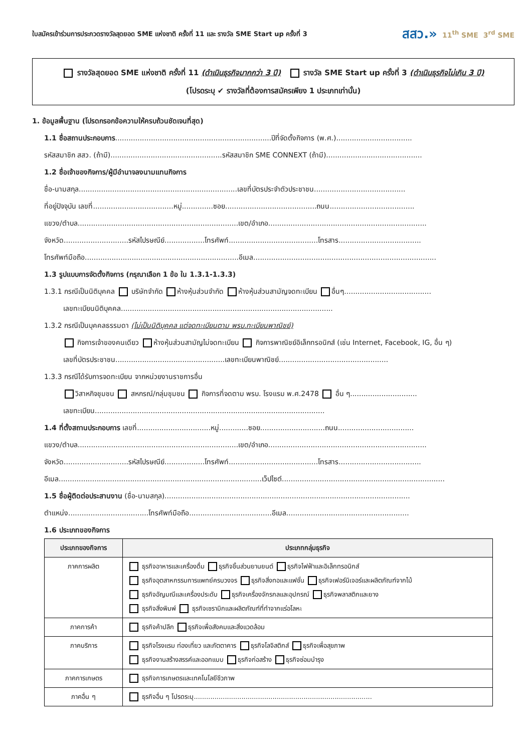ใบสมัครเข้าร่วมการประกวดรางวัลสุดยอด SME แห่งชาติ ครั้งที่ 11 และ รางวัล SME Start up ครั้งที่ 3
สสว.» 11<sup>th</sup> SME 3<sup>rd</sup> SME
รางวัลสุดยอด SME แห่งชาติ ครั้งที่ 11 (ดำเนินธุรกิจมากกว่า 3 ปี) รางวัล SME Start up ครั้งที่ 3 (ดำเนินธุรกิจไม่เกิน 3 ปี)
(โปรดระบุ ✔ รางวัลที่ต้องการสมัครเพียง 1 ประเภทเท่านั้น)
1. ข้อมูลพื้นฐาน (โปรดกรอกข้อความให้ครบถ้วนชัดเจนที่สุด)
1.1 ชื่อสถานประกอบการ......................................................................ปีที่จัดตั้งกิจการ (พ.ศ.)..................................
รหัสสมาชิก สสว. (ถ้ามี)..................................................รหัสสมาชิก SME CONNEXT (ถ้ามี)...........................................
1.2 ชื่อเจ้าของกิจการ/ผู้มีอำนาจลงนามแทนกิจการ
ชื่อ-นามสกุล.......................................................................เลขที่บัตรประจำตัวประชาชน.........................................
ที่อยู่ปัจจุบัน เลขที่....................................หมู่..............ซอย.........................................ถนน......................................
แขวง/ตำบล........................................................................เขต/อำเภอ.......................................................................
จังหวัด.............................รหัสไปรษณีย์..................โทรศัพท์........................................โทรสาร.....................................
โทรศัพท์มือถือ.....................................................................อีเมล..................................................................................
1.3 รูปแบบการจัดตั้งกิจการ (กรุณาเลือก 1 ข้อ ใน 1.3.1-1.3.3)
1.3.1 กรณีเป็นนิติบุคคล บริษัทจำกัด ห้างหุ้นส่วนจำกัด ห้างหุ้นส่วนสามัญจดทะเบียน อื่นๆ.......................................
เลขทะเบียนนิติบุคคล...............................................................................................
1.3.2 กรณีเป็นบุคคลธรรมดา (ไม่เป็นนิติบุคคล แต่จดทะเบียนตาม พรบ.ทะเบียนพาณิชย์)
กิจการเจ้าของคนเดียว ห้างหุ้นส่วนสามัญไม่จดทะเบียน กิจการพาณิชย์อิเล็กทรอนิกส์ (เช่น Internet, Facebook, IG, อื่น ๆ)
เลขที่บัตรประชาชน.................................................เลขทะเบียนพาณิชย์.................................................
1.3.3 กรณีได้รับการจดทะเบียน จากหน่วยงานราชการอื่น
วิสาหกิจชุมชน สหกรณ์/กลุ่มชุมชน กิจการที่จดตาม พรบ. โรงแรม พ.ศ.2478 อื่น ๆ..............................
เลขทะเบียน.......................................................................................................
1.4 ที่ตั้งสถานประกอบการ เลขที่.................................หมู่.............ซอย.............................ถนน..................................
แขวง/ตำบล........................................................................เขต/อำเภอ.......................................................................
จังหวัด.............................รหัสไปรษณีย์..................โทรศัพท์........................................โทรสาร.....................................
อีเมล...........................................................................................เว็ปไซต์.........................................................................
1.5 ชื่อผู้ติดต่อประสานงาน (ชื่อ-นามสกุล)..............................................................................................................
ตำแหน่ง....................................โทรศัพท์มือถือ.....................................อีเมล.......................................................
1.6 ประเภทของกิจการ
| ประเภทของกิจการ | ประเภทกลุ่มธุรกิจ |
| --- | --- |
| ภาคการผลิต | ธุรกิจอาหารและเครื่องดื่ม ธุรกิจชิ้นส่วนยานยนต์ ธุรกิจไฟฟ้าและอิเล็กทรอนิกส์ ธุรกิจอุตสาหกรรมการแพทย์ครบวงจร ธุรกิจสิ่งทอและแฟชั่น ธุรกิจเฟอร์นิเจอร์และผลิตภัณฑ์จากไม้ ธุรกิจอัญมณีและเครื่องประดับ ธุรกิจเครื่องจักรกลและอุปกรณ์ ธุรกิจพลาสติกและยาง ธุรกิจสิ่งพิมพ์ ธุรกิจเซรามิกและผลิตภัณฑ์ที่ทำจากแร่อโลหะ |
| ภาคการค้า | ธุรกิจค้าปลีก ธุรกิจเพื่อสังคมและสิ่งแวดล้อม |
| ภาคบริการ | ธุรกิจโรงแรม ท่องเที่ยว และภัตตาคาร ธุรกิจโลจิสติกส์ ธุรกิจเพื่อสุขภาพ ธุรกิจงานสร้างสรรค์และออกแบบ ธุรกิจก่อสร้าง ธุรกิจซ่อมบำรุง |
| ภาคการเกษตร | ธุรกิจการเกษตรและเทคโนโลยีชีวภาพ |
| ภาคอื่น ๆ | ธุรกิจอื่น ๆ โปรดระบุ...................................................................................... |